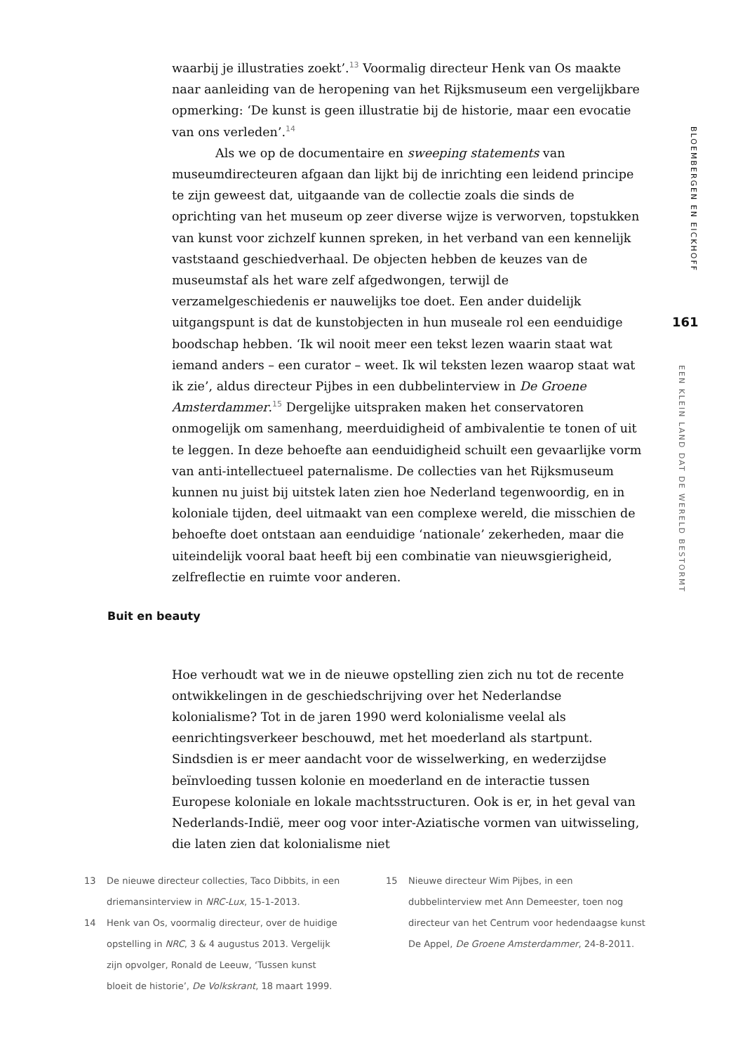waarbij je illustraties zoekt’.<sup>13</sup> Voormalig directeur Henk van Os maakte naar aanleiding van de heropening van het Rijksmuseum een vergelijkbare opmerking: ‘De kunst is geen illustratie bij de historie, maar een evocatie van ons verleden’.<sup>14</sup>
Als we op de documentaire en sweeping statements van museumdirecteuren afgaan dan lijkt bij de inrichting een leidend principe te zijn geweest dat, uitgaande van de collectie zoals die sinds de oprichting van het museum op zeer diverse wijze is verworven, topstukken van kunst voor zichzelf kunnen spreken, in het verband van een kennelijk vaststaand geschiedverhaal. De objecten hebben de keuzes van de museumstaf als het ware zelf afgedwongen, terwijl de verzamelgeschiedenis er nauwelijks toe doet. Een ander duidelijk uitgangspunt is dat de kunstobjecten in hun museale rol een eenduidige boodschap hebben. ‘Ik wil nooit meer een tekst lezen waarin staat wat iemand anders – een curator – weet. Ik wil teksten lezen waarop staat wat ik zie’, aldus directeur Pijbes in een dubbelinterview in De Groene Amsterdammer.<sup>15</sup> Dergelijke uitspraken maken het conservatoren onmogelijk om samenhang, meerduidigheid of ambivalentie te tonen of uit te leggen. In deze behoefte aan eenduidigheid schuilt een gevaarlijke vorm van anti-intellectueel paternalisme. De collecties van het Rijksmuseum kunnen nu juist bij uitstek laten zien hoe Nederland tegenwoordig, en in koloniale tijden, deel uitmaakt van een complexe wereld, die misschien de behoefte doet ontstaan aan eenduidige ‘nationale’ zekerheden, maar die uiteindelijk vooral baat heeft bij een combinatie van nieuwsgierigheid, zelfreflectie en ruimte voor anderen.
Buit en beauty
Hoe verhoudt wat we in de nieuwe opstelling zien zich nu tot de recente ontwikkelingen in de geschiedschrijving over het Nederlandse kolonialisme? Tot in de jaren 1990 werd kolonialisme veelal als eenrichtingsverkeer beschouwd, met het moederland als startpunt. Sindsdien is er meer aandacht voor de wisselwerking, en wederzijdse beïnvloeding tussen kolonie en moederland en de interactie tussen Europese koloniale en lokale machtsstructuren. Ook is er, in het geval van Nederlands-Indië, meer oog voor inter-Aziatische vormen van uitwisseling, die laten zien dat kolonialisme niet
BLOEMBERGEN EN EICKHOFF
161
EEN KLEIN LAND DAT DE WERELD BESTORMT
13 De nieuwe directeur collecties, Taco Dibbits, in een driemansinterview in NRC-Lux, 15-1-2013.
14 Henk van Os, voormalig directeur, over de huidige opstelling in NRC, 3 & 4 augustus 2013. Vergelijk zijn opvolger, Ronald de Leeuw, ‘Tussen kunst bloeit de historie’, De Volkskrant, 18 maart 1999.
15 Nieuwe directeur Wim Pijbes, in een dubbelinterview met Ann Demeester, toen nog directeur van het Centrum voor hedendaagse kunst De Appel, De Groene Amsterdammer, 24-8-2011.